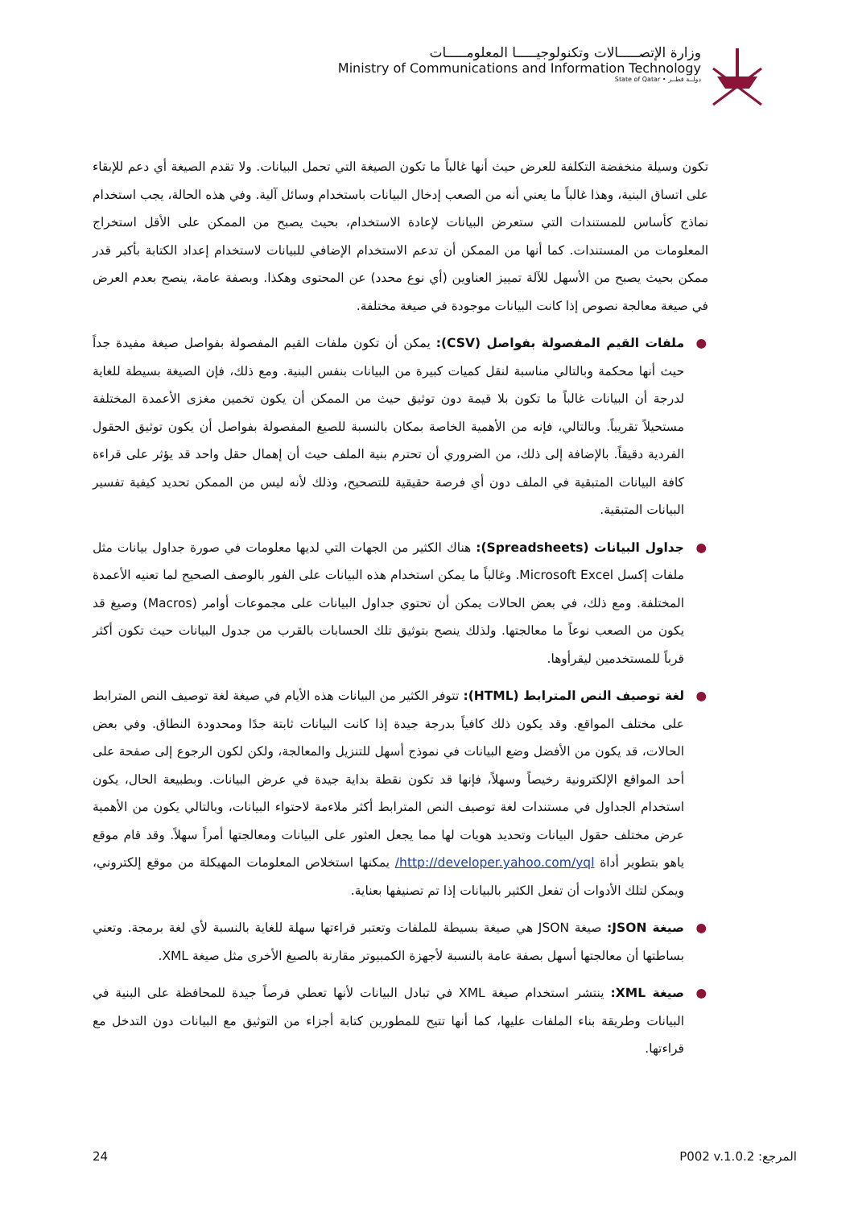وزارة الإتصـــــالات وتكنولوجيـــــا المعلومـــــات
Ministry of Communications and Information Technology
State of Qatar • دولــة قطــر
تكون وسيلة منخفضة التكلفة للعرض حيث أنها غالباً ما تكون الصيغة التي تحمل البيانات. ولا تقدم الصيغة أي دعم للإبقاء على اتساق البنية، وهذا غالباً ما يعني أنه من الصعب إدخال البيانات باستخدام وسائل آلية. وفي هذه الحالة، يجب استخدام نماذج كأساس للمستندات التي ستعرض البيانات لإعادة الاستخدام، بحيث يصبح من الممكن على الأقل استخراج المعلومات من المستندات. كما أنها من الممكن أن تدعم الاستخدام الإضافي للبيانات لاستخدام إعداد الكتابة بأكبر قدر ممكن بحيث يصبح من الأسهل للآلة تمييز العناوين (أي نوع محدد) عن المحتوى وهكذا. وبصفة عامة، ينصح بعدم العرض في صيغة معالجة نصوص إذا كانت البيانات موجودة في صيغة مختلفة.
● ملفات القيم المفصولة بفواصل (CSV): يمكن أن تكون ملفات القيم المفصولة بفواصل صيغة مفيدة جداً حيث أنها محكمة وبالتالي مناسبة لنقل كميات كبيرة من البيانات بنفس البنية. ومع ذلك، فإن الصيغة بسيطة للغاية لدرجة أن البيانات غالباً ما تكون بلا قيمة دون توثيق حيث من الممكن أن يكون تخمين مغزى الأعمدة المختلفة مستحيلاً تقريباً. وبالتالي، فإنه من الأهمية الخاصة بمكان بالنسبة للصيغ المفصولة بفواصل أن يكون توثيق الحقول الفردية دقيقاً. بالإضافة إلى ذلك، من الضروري أن تحترم بنية الملف حيث أن إهمال حقل واحد قد يؤثر على قراءة كافة البيانات المتبقية في الملف دون أي فرصة حقيقية للتصحيح، وذلك لأنه ليس من الممكن تحديد كيفية تفسير البيانات المتبقية.
● جداول البيانات (Spreadsheets): هناك الكثير من الجهات التي لديها معلومات في صورة جداول بيانات مثل ملفات إكسل Microsoft Excel. وغالباً ما يمكن استخدام هذه البيانات على الفور بالوصف الصحيح لما تعنيه الأعمدة المختلفة. ومع ذلك، في بعض الحالات يمكن أن تحتوي جداول البيانات على مجموعات أوامر (Macros) وصيغ قد يكون من الصعب نوعاً ما معالجتها. ولذلك ينصح بتوثيق تلك الحسابات بالقرب من جدول البيانات حيث تكون أكثر قرباً للمستخدمين ليقرأوها.
● لغة توصيف النص المترابط (HTML): تتوفر الكثير من البيانات هذه الأيام في صيغة لغة توصيف النص المترابط على مختلف المواقع. وقد يكون ذلك كافياً بدرجة جيدة إذا كانت البيانات ثابتة جدًا ومحدودة النطاق. وفي بعض الحالات، قد يكون من الأفضل وضع البيانات في نموذج أسهل للتنزيل والمعالجة، ولكن لكون الرجوع إلى صفحة على أحد المواقع الإلكترونية رخيصاً وسهلاً، فإنها قد تكون نقطة بداية جيدة في عرض البيانات. وبطبيعة الحال، يكون استخدام الجداول في مستندات لغة توصيف النص المترابط أكثر ملاءمة لاحتواء البيانات، وبالتالي يكون من الأهمية عرض مختلف حقول البيانات وتحديد هويات لها مما يجعل العثور على البيانات ومعالجتها أمراً سهلاً. وقد قام موقع ياهو بتطوير أداة http://developer.yahoo.com/yql/ يمكنها استخلاص المعلومات المهيكلة من موقع إلكتروني، ويمكن لتلك الأدوات أن تفعل الكثير بالبيانات إذا تم تصنيفها بعناية.
● صيغة JSON: صيغة JSON هي صيغة بسيطة للملفات وتعتبر قراءتها سهلة للغاية بالنسبة لأي لغة برمجة. وتعني بساطتها أن معالجتها أسهل بصفة عامة بالنسبة لأجهزة الكمبيوتر مقارنة بالصيغ الأخرى مثل صيغة XML.
● صيغة XML: ينتشر استخدام صيغة XML في تبادل البيانات لأنها تعطي فرصاً جيدة للمحافظة على البنية في البيانات وطريقة بناء الملفات عليها، كما أنها تتيح للمطورين كتابة أجزاء من التوثيق مع البيانات دون التدخل مع قراءتها.
24 المرجع: P002 v.1.0.2